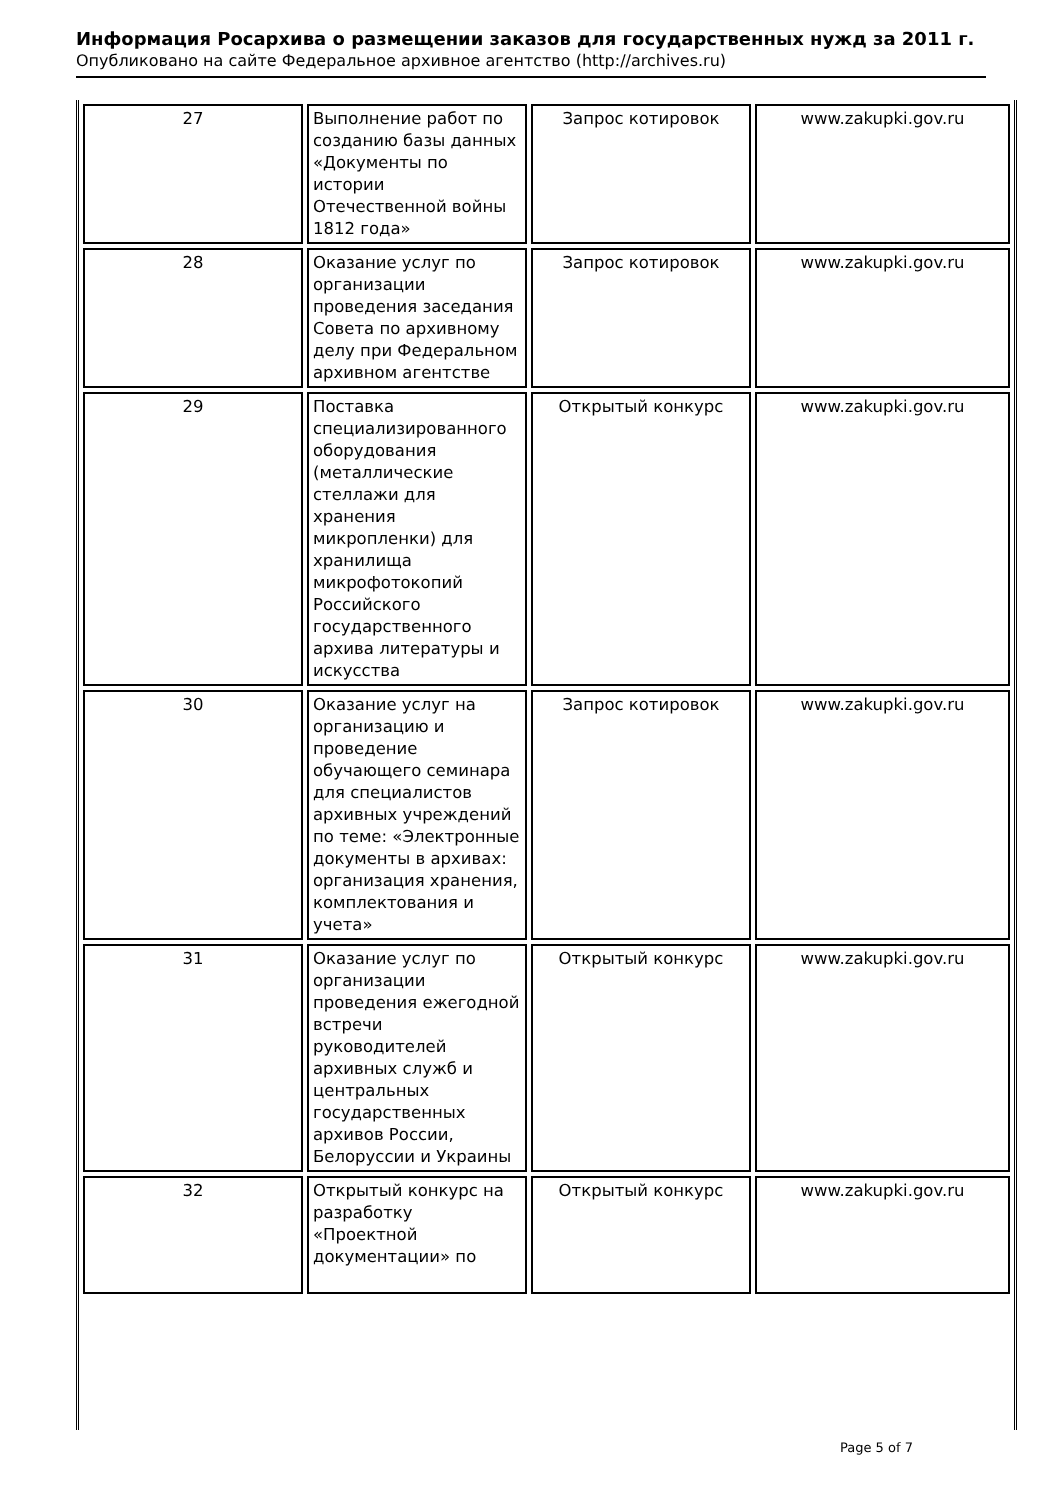Информация Росархива о размещении заказов для государственных нужд за 2011 г.
Опубликовано на сайте Федеральное архивное агентство (http://archives.ru)
| 27 | Выполнение работ по созданию базы данных «Документы по истории Отечественной войны 1812 года» | Запрос котировок | www.zakupki.gov.ru |
| 28 | Оказание услуг по организации проведения заседания Совета по архивному делу при Федеральном архивном агентстве | Запрос котировок | www.zakupki.gov.ru |
| 29 | Поставка специализированного оборудования (металлические стеллажи для хранения микропленки) для хранилища микрофотокопий Российского государственного архива литературы и искусства | Открытый конкурс | www.zakupki.gov.ru |
| 30 | Оказание услуг на организацию и проведение обучающего семинара для специалистов архивных учреждений по теме: «Электронные документы в архивах: организация хранения, комплектования и учета» | Запрос котировок | www.zakupki.gov.ru |
| 31 | Оказание услуг по организации проведения ежегодной встречи руководителей архивных служб и центральных государственных архивов России, Белоруссии и Украины | Открытый конкурс | www.zakupki.gov.ru |
| 32 | Открытый конкурс на разработку «Проектной документации» по | Открытый конкурс | www.zakupki.gov.ru |
Page 5 of 7